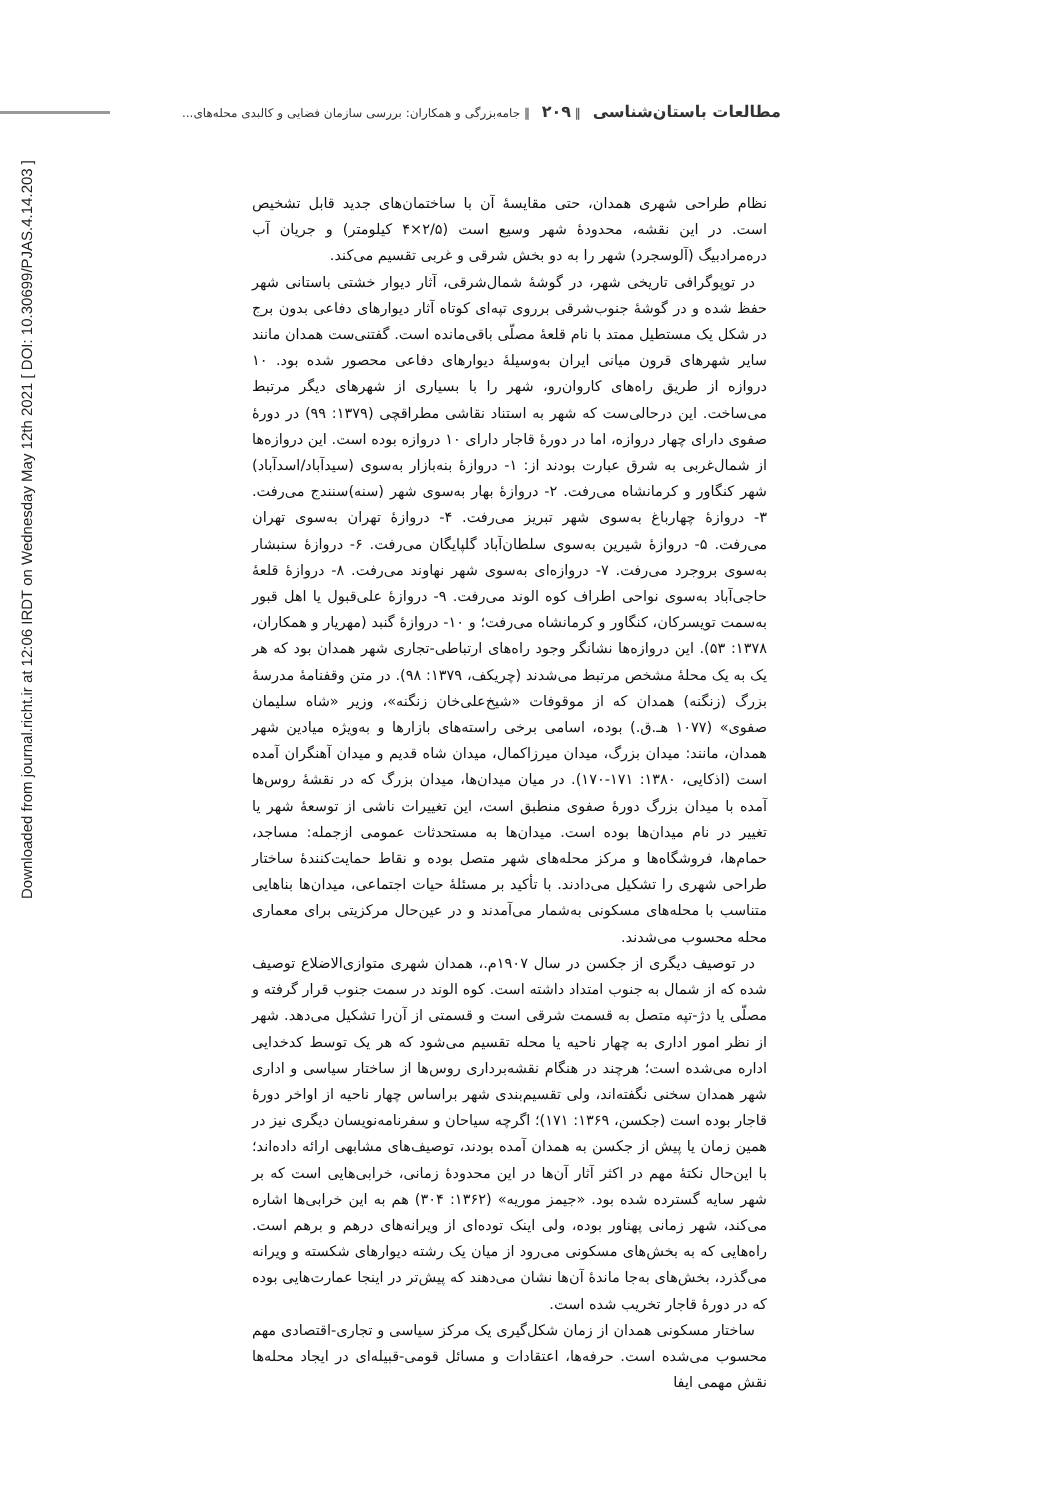مطالعات باستان‌شناسی ‖ ۲۰۹ ‖ جامه‌بزرگی و همکاران: بررسی سازمان فضایی و کالبدی محله‌های...
Downloaded from journal.richt.ir at 12:06 IRDT on Wednesday May 12th 2021 [ DOI: 10.30699/PJAS.4.14.203 ]
نظام طراحی شهری همدان، حتی مقایسهٔ آن با ساختمان‌های جدید قابل تشخیص است. در این نقشه، محدودهٔ شهر وسیع است (۲/۵×۴ کیلومتر) و جریان آب دره‌مرادبیگ (آلوسجرد) شهر را به دو بخش شرقی و غربی تقسیم می‌کند.
در توپوگرافی تاریخی شهر، در گوشهٔ شمال‌شرقی، آثار دیوار خشتی باستانی شهر حفظ شده و در گوشهٔ جنوب‌شرقی برروی تپه‌ای کوتاه آثار دیوارهای دفاعی بدون برج در شکل یک مستطیل ممتد با نام قلعهٔ مصلّی باقی‌مانده است. گفتنی‌ست همدان مانند سایر شهرهای قرون میانی ایران به‌وسیلهٔ دیوارهای دفاعی محصور شده بود. ۱۰ دروازه از طریق راه‌های کاروان‌رو، شهر را با بسیاری از شهرهای دیگر مرتبط می‌ساخت. این درحالی‌ست که شهر به استناد نقاشی مطراقچی (۱۳۷۹: ۹۹) در دورهٔ صفوی دارای چهار دروازه، اما در دورهٔ قاجار دارای ۱۰ دروازه بوده است. این دروازه‌ها از شمال‌غربی به شرق عبارت بودند از: ۱- دروازهٔ بنه‌بازار به‌سوی (سیدآباد/اسدآباد) شهر کنگاور و کرمانشاه می‌رفت. ۲- دروازهٔ بهار به‌سوی شهر (سنه)سنندج می‌رفت. ۳- دروازهٔ چهارباغ به‌سوی شهر تبریز می‌رفت. ۴- دروازهٔ تهران به‌سوی تهران می‌رفت. ۵- دروازهٔ شیرین به‌سوی سلطان‌آباد گلپایگان می‌رفت. ۶- دروازهٔ سنبشار به‌سوی بروجرد می‌رفت. ۷- دروازه‌ای به‌سوی شهر نهاوند می‌رفت. ۸- دروازهٔ قلعهٔ حاجی‌آباد به‌سوی نواحی اطراف کوه الوند می‌رفت. ۹- دروازهٔ علی‌قبول یا اهل قبور به‌سمت تویسرکان، کنگاور و کرمانشاه می‌رفت؛ و ۱۰- دروازهٔ گنبد (مهریار و همکاران، ۱۳۷۸: ۵۳). این دروازه‌ها نشانگر وجود راه‌های ارتباطی-تجاری شهر همدان بود که هر یک به یک محلهٔ مشخص مرتبط می‌شدند (چریکف، ۱۳۷۹: ۹۸). در متن وقفنامهٔ مدرسهٔ بزرگ (زنگنه) همدان که از موقوفات «شیخ‌علی‌خان زنگنه»، وزیر «شاه سلیمان صفوی» (۱۰۷۷ هـ.ق.) بوده، اسامی برخی راسته‌های بازارها و به‌ویژه میادین شهر همدان، مانند: میدان بزرگ، میدان میرزاکمال، میدان شاه قدیم و میدان آهنگران آمده است (اذکایی، ۱۳۸۰: ۱۷۱-۱۷۰). در میان میدان‌ها، میدان بزرگ که در نقشهٔ روس‌ها آمده با میدان بزرگ دورهٔ صفوی منطبق است، این تغییرات ناشی از توسعهٔ شهر یا تغییر در نام میدان‌ها بوده است. میدان‌ها به مستحدثات عمومی ازجمله: مساجد، حمام‌ها، فروشگاه‌ها و مرکز محله‌های شهر متصل بوده و نقاط حمایت‌کنندهٔ ساختار طراحی شهری را تشکیل می‌دادند. با تأکید بر مسئلهٔ حیات اجتماعی، میدان‌ها بناهایی متناسب با محله‌های مسکونی به‌شمار می‌آمدند و در عین‌حال مرکزیتی برای معماری محله محسوب می‌شدند.
در توصیف دیگری از جکسن در سال ۱۹۰۷م.، همدان شهری متوازی‌الاضلاع توصیف شده که از شمال به جنوب امتداد داشته است. کوه الوند در سمت جنوب قرار گرفته و مصلّی یا دژ-تپه متصل به قسمت شرقی است و قسمتی از آن‌را تشکیل می‌دهد. شهر از نظر امور اداری به چهار ناحیه یا محله تقسیم می‌شود که هر یک توسط کدخدایی اداره می‌شده است؛ هرچند در هنگام نقشه‌برداری روس‌ها از ساختار سیاسی و اداری شهر همدان سخنی نگفته‌اند، ولی تقسیم‌بندی شهر براساس چهار ناحیه از اواخر دورهٔ قاجار بوده است (جکسن، ۱۳۶۹: ۱۷۱)؛ اگرچه سیاحان و سفرنامه‌نویسان دیگری نیز در همین زمان یا پیش از جکسن به همدان آمده بودند، توصیف‌های مشابهی ارائه داده‌اند؛ با این‌حال نکتهٔ مهم در اکثر آثار آن‌ها در این محدودهٔ زمانی، خرابی‌هایی است که بر شهر سایه گسترده شده بود. «جیمز موریه» (۱۳۶۲: ۳۰۴) هم به این خرابی‌ها اشاره می‌کند، شهر زمانی پهناور بوده، ولی اینک توده‌ای از ویرانه‌های درهم و برهم است. راه‌هایی که به بخش‌های مسکونی می‌رود از میان یک رشته دیوارهای شکسته و ویرانه می‌گذرد، بخش‌های به‌جا ماندهٔ آن‌ها نشان می‌دهند که پیش‌تر در اینجا عمارت‌هایی بوده که در دورهٔ قاجار تخریب شده است.
ساختار مسکونی همدان از زمان شکل‌گیری یک مرکز سیاسی و تجاری-اقتصادی مهم محسوب می‌شده است. حرفه‌ها، اعتقادات و مسائل قومی-قبیله‌ای در ایجاد محله‌ها نقش مهمی ایفا